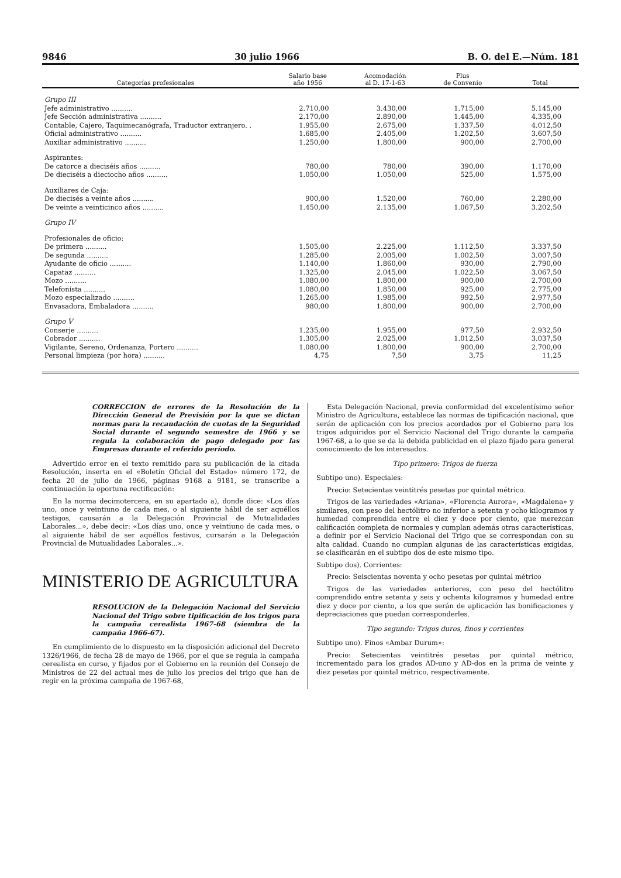9846 30 julio 1966 B. O. del E.—Núm. 181
| Categorías profesionales | Salario base año 1956 | Acomodación al D. 17-1-63 | Plus de Convenio | Total |
| --- | --- | --- | --- | --- |
| Grupo III | | | | |
| Jefe administrativo .......... | 2.710,00 | 3.430,00 | 1.715,00 | 5.145,00 |
| Jefe Sección administrativa .......... | 2.170,00 | 2.890,00 | 1.445,00 | 4.335,00 |
| Contable, Cajero, Taquimecanógrafa, Traductor extranjero. . | 1.955,00 | 2.675,00 | 1.337,50 | 4.012,50 |
| Oficial administrativo .......... | 1.685,00 | 2.405,00 | 1.202,50 | 3.607,50 |
| Auxiliar administrativo .......... | 1.250,00 | 1.800,00 | 900,00 | 2.700,00 |
| Aspirantes: | | | | |
| De catorce a dieciséis años .......... | 780,00 | 780,00 | 390,00 | 1.170,00 |
| De dieciséis a dieciocho años .......... | 1.050,00 | 1.050,00 | 525,00 | 1.575,00 |
| Auxiliares de Caja: | | | | |
| De diecisés a veinte años .......... | 900,00 | 1.520,00 | 760,00 | 2.280,00 |
| De veinte a veinticinco años .......... | 1.450,00 | 2.135,00 | 1.067,50 | 3.202,50 |
| Grupo IV | | | | |
| Profesionales de oficio: | | | | |
| De primera .......... | 1.505,00 | 2.225,00 | 1.112,50 | 3.337,50 |
| De segunda .......... | 1.285,00 | 2.005,00 | 1.002,50 | 3.007,50 |
| Ayudante de oficio .......... | 1.140,00 | 1.860,00 | 930,00 | 2.790,00 |
| Capataz .......... | 1.325,00 | 2.045,00 | 1.022,50 | 3.067,50 |
| Mozo .......... | 1.080,00 | 1.800,00 | 900,00 | 2.700,00 |
| Telefonista .......... | 1.080,00 | 1.850,00 | 925,00 | 2.775,00 |
| Mozo especializado .......... | 1.265,00 | 1.985,00 | 992,50 | 2.977,50 |
| Envasadora, Embaladora .......... | 980,00 | 1.800,00 | 900,00 | 2.700,00 |
| Grupo V | | | | |
| Conserje .......... | 1.235,00 | 1.955,00 | 977,50 | 2.932,50 |
| Cobrador .......... | 1.305,00 | 2.025,00 | 1.012,50 | 3.037,50 |
| Vigilante, Sereno, Ordenanza, Portero .......... | 1.080,00 | 1.800,00 | 900,00 | 2.700,00 |
| Personal limpieza (por hora) .......... | 4,75 | 7,50 | 3,75 | 11,25 |
CORRECCION de errores de la Resolución de la Dirección General de Previsión por la que se dictan normas para la recaudación de cuotas de la Seguridad Social durante el segundo semestre de 1966 y se regula la colaboración de pago delegado por las Empresas durante el referido período.
Advertido error en el texto remitido para su publicación de la citada Resolución, inserta en el «Boletín Oficial del Estado» número 172, de fecha 20 de julio de 1966, páginas 9168 a 9181, se transcribe a continuación la oportuna rectificación:
En la norma decimotercera, en su apartado a), donde dice: «Los días uno, once y veintiuno de cada mes, o al siguiente hábil de ser aquéllos testigos, causarán a la Delegación Provincial de Mutualidades Laborales...», debe decir: «Los días uno, once y veintiuno de cada mes, o al siguiente hábil de ser aquéllos festivos, cursarán a la Delegación Provincial de Mutualidades Laborales...».
MINISTERIO DE AGRICULTURA
RESOLUCION de la Delegación Nacional del Servicio Nacional del Trigo sobre tipificación de los trigos para la campaña cerealista 1967-68 (siembra de la campaña 1966-67).
En cumplimiento de lo dispuesto en la disposición adicional del Decreto 1326/1966, de fecha 28 de mayo de 1966, por el que se regula la campaña cerealista en curso, y fijados por el Gobierno en la reunión del Consejo de Ministros de 22 del actual mes de julio los precios del trigo que han de regir en la próxima campaña de 1967-68,
Esta Delegación Nacional, previa conformidad del excelentísimo señor Ministro de Agricultura, establece las normas de tipificación nacional, que serán de aplicación con los precios acordados por el Gobierno para los trigos adquiridos por el Servicio Nacional del Trigo durante la campaña 1967-68, a lo que se da la debida publicidad en el plazo fijado para general conocimiento de los interesados.
Tipo primero: Trigos de fuerza
Subtipo uno). Especiales:
Precio: Setecientas veintitrés pesetas por quintal métrico.
Trigos de las variedades «Ariana», «Florencia Aurora», «Magdalena» y similares, con peso del hectólitro no inferior a setenta y ocho kilogramos y humedad comprendida entre el diez y doce por ciento, que merezcan calificación completa de normales y cumplan además otras características, a definir por el Servicio Nacional del Trigo que se correspondan con su alta calidad. Cuando no cumplan algunas de las características exigidas, se clasificarán en el subtipo dos de este mismo tipo.
Subtipo dos). Corrientes:
Precio: Seiscientas noventa y ocho pesetas por quintal métrico
Trigos de las variedades anteriores, con peso del hectólitro comprendido entre setenta y seis y ochenta kilogramos y humedad entre diez y doce por ciento, a los que serán de aplicación las bonificaciones y depreciaciones que puedan corresponderles.
Tipo segundo: Trigos duros, finos y corrientes
Subtipo uno). Finos «Ambar Durum»:
Precio: Setecientas veintitrés pesetas por quintal métrico, incrementado para los grados AD-uno y AD-dos en la prima de veinte y diez pesetas por quintal métrico, respectivamente.